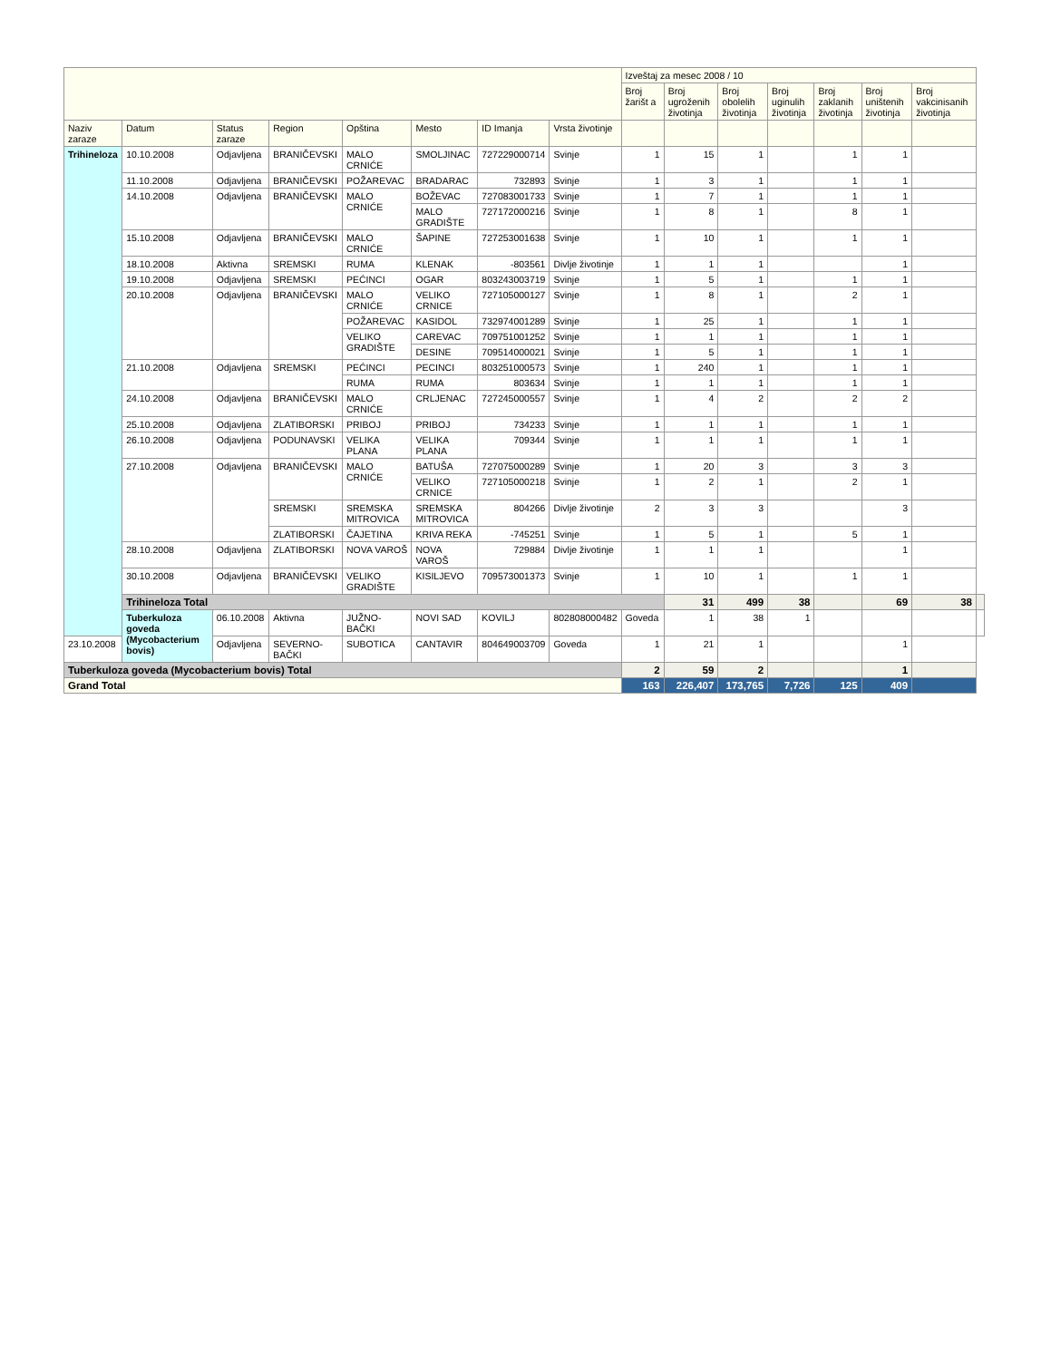| | | | | | | | | Izveštaj za mesec 2008 / 10 | | | | | | | |
| --- | --- | --- | --- | --- | --- | --- | --- | --- | --- | --- | --- | --- | --- | --- | --- |
| | | | | | | | | Broj žarišt a | Broj ugroženih životinja | Broj obolelih životinja | Broj uginulih životinja | Broj zaklanih životinja | Broj uništenih životinja | Broj vakcinisanih životinja | |
| Naziv zaraze | Datum | Status zaraze | Region | Opština | Mesto | ID Imanja | Vrsta životinje | | | | | | | | |
| Trihineloza | 10.10.2008 | Odjavljena | BRANIČEVSKI | MALO CRNIĆE | SMOLJINAC | 727229000714 | Svinje | 1 | 15 | 1 | | 1 | 1 | | |
| | 11.10.2008 | Odjavljena | BRANIČEVSKI | POŽAREVAC | BRADARAC | 732893 | Svinje | 1 | 3 | 1 | | 1 | 1 | | |
| | 14.10.2008 | Odjavljena | BRANIČEVSKI | MALO CRNIĆE | BOŽEVAC | 727083001733 | Svinje | 1 | 7 | 1 | | 1 | 1 | | |
| | | | | | MALO GRADIŠTE | 727172000216 | Svinje | 1 | 8 | 1 | | 8 | 1 | | |
| | 15.10.2008 | Odjavljena | BRANIČEVSKI | MALO CRNIĆE | ŠAPINE | 727253001638 | Svinje | 1 | 10 | 1 | | 1 | 1 | | |
| | 18.10.2008 | Aktivna | SREMSKI | RUMA | KLENAK | -803561 | Divlje životinje | 1 | 1 | 1 | | | 1 | | |
| | 19.10.2008 | Odjavljena | SREMSKI | PEĆINCI | OGAR | 803243003719 | Svinje | 1 | 5 | 1 | | 1 | 1 | | |
| | 20.10.2008 | Odjavljena | BRANIČEVSKI | MALO CRNIĆE | VELIKO CRNICE | 727105000127 | Svinje | 1 | 8 | 1 | | 2 | 1 | | |
| | | | | POŽAREVAC | KASIDOL | 732974001289 | Svinje | 1 | 25 | 1 | | 1 | 1 | | |
| | | | | VELIKO GRADIŠTE | CAREVAC | 709751001252 | Svinje | 1 | 1 | 1 | | 1 | 1 | | |
| | | | | | DESINE | 709514000021 | Svinje | 1 | 5 | 1 | | 1 | 1 | | |
| | 21.10.2008 | Odjavljena | SREMSKI | PEĆINCI | PECINCI | 803251000573 | Svinje | 1 | 240 | 1 | | 1 | 1 | | |
| | | | | RUMA | RUMA | 803634 | Svinje | 1 | 1 | 1 | | 1 | 1 | | |
| | 24.10.2008 | Odjavljena | BRANIČEVSKI | MALO CRNIĆE | CRLJENAC | 727245000557 | Svinje | 1 | 4 | 2 | | 2 | 2 | | |
| | 25.10.2008 | Odjavljena | ZLATIBORSKI | PRIBOJ | PRIBOJ | 734233 | Svinje | 1 | 1 | 1 | | 1 | 1 | | |
| | 26.10.2008 | Odjavljena | PODUNAVSKI | VELIKA PLANA | VELIKA PLANA | 709344 | Svinje | 1 | 1 | 1 | | 1 | 1 | | |
| | 27.10.2008 | Odjavljena | BRANIČEVSKI | MALO CRNIĆE | BATUŠA | 727075000289 | Svinje | 1 | 20 | 3 | | 3 | 3 | | |
| | | | | | VELIKO CRNICE | 727105000218 | Svinje | 1 | 2 | 1 | | 2 | 1 | | |
| | | | SREMSKI | SREMSKA MITROVICA | SREMSKA MITROVICA | 804266 | Divlje životinje | 2 | 3 | 3 | | | 3 | | |
| | | | ZLATIBORSKI | ČAJETINA | KRIVA REKA | -745251 | Svinje | 1 | 5 | 1 | | 5 | 1 | | |
| | 28.10.2008 | Odjavljena | ZLATIBORSKI | NOVA VAROŠ | NOVA VAROŠ | 729884 | Divlje životinje | 1 | 1 | 1 | | | 1 | | |
| | 30.10.2008 | Odjavljena | BRANIČEVSKI | VELIKO GRADIŠTE | KISILJEVO | 709573001373 | Svinje | 1 | 10 | 1 | | 1 | 1 | | |
| | Trihineloza Total | | | | | | | | 31 | 499 | 38 | | 69 | 38 | |
| | Tuberkuloza goveda (Mycobacterium bovis) | 06.10.2008 | Aktivna | JUŽNO-BAČKI | NOVI SAD | KOVILJ | 802808000482 | Goveda | 1 | 38 | 1 | | | | |
| 23.10.2008 | | Odjavljena | SEVERNO-BAČKI | SUBOTICA | CANTAVIR | 804649003709 | Goveda | 1 | 21 | 1 | | | 1 | | |
| Tuberkuloza goveda (Mycobacterium bovis) Total | | | | | | | | 2 | 59 | 2 | | | 1 | | |
| Grand Total | | | | | | | | 163 | 226,407 | 173,765 | 7,726 | 125 | 409 | | |